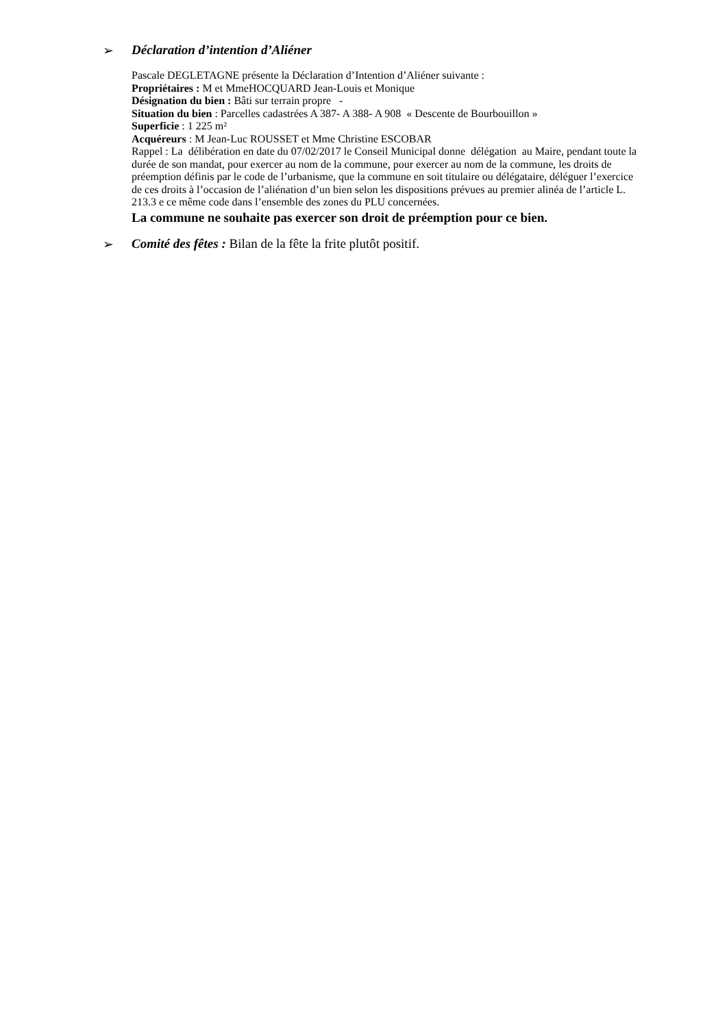➢ Déclaration d’intention d’Aliéner
Pascale DEGLETAGNE présente la Déclaration d’Intention d’Aliéner suivante :
Propriétaires : M et MmeHOCQUARD Jean-Louis et Monique
Désignation du bien : Bâti sur terrain propre -
Situation du bien : Parcelles cadastrées A 387- A 388- A 908 « Descente de Bourbouillon »
Superficie : 1 225 m²
Acquéreurs : M Jean-Luc ROUSSET et Mme Christine ESCOBAR
Rappel : La délibération en date du 07/02/2017 le Conseil Municipal donne délégation au Maire, pendant toute la durée de son mandat, pour exercer au nom de la commune, pour exercer au nom de la commune, les droits de préemption définis par le code de l’urbanisme, que la commune en soit titulaire ou délégataire, déléguer l’exercice de ces droits à l’occasion de l’aliénation d’un bien selon les dispositions prévues au premier alinéa de l’article L. 213.3 e ce même code dans l’ensemble des zones du PLU concernées.
La commune ne souhaite pas exercer son droit de préemption pour ce bien.
➢ Comité des fêtes : Bilan de la fête la frite plutôt positif.